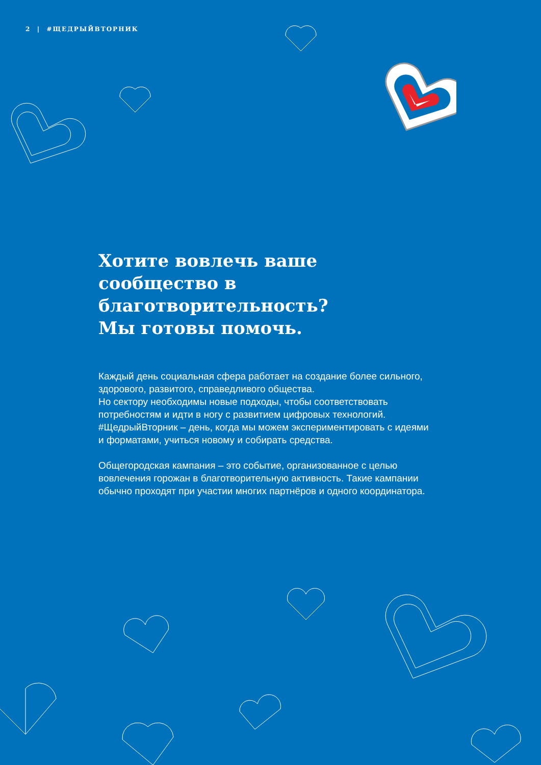2 | #ЩЕДРЫЙВТОРНИК
Хотите вовлечь ваше сообщество в благотворительность?
Мы готовы помочь.
Каждый день социальная сфера работает на создание более сильного, здорового, развитого, справедливого общества.
Но сектору необходимы новые подходы, чтобы соответствовать потребностям и идти в ногу с развитием цифровых технологий. #ЩедрыйВторник – день, когда мы можем экспериментировать с идеями и форматами, учиться новому и собирать средства.
Общегородская кампания – это событие, организованное с целью вовлечения горожан в благотворительную активность. Такие кампании обычно проходят при участии многих партнёров и одного координатора.